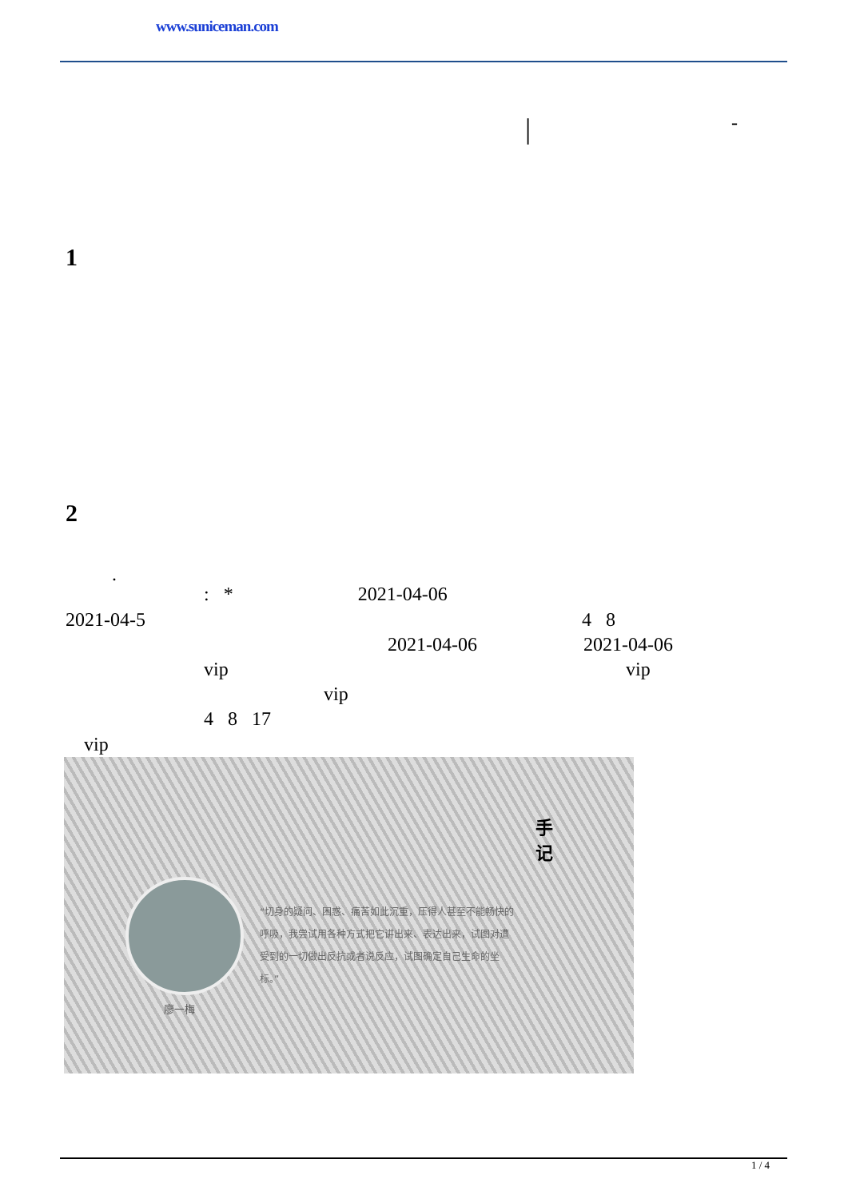www.suniceman.com
| -
1
2
.
: * 2021-04-06
2021-04-5 4 8
2021-04-06 2021-04-06
vip vip
vip
4 8 17
vip
手记
廖一梅
“切身的疑问、困惑、痛苦如此沉重，压得人甚至不能畅快的呼吸，我尝试用各种方式把它讲出来、表达出来，试图对遭受到的一切做出反抗或者说反应，试图确定自己生命的坐标。”
1 / 4